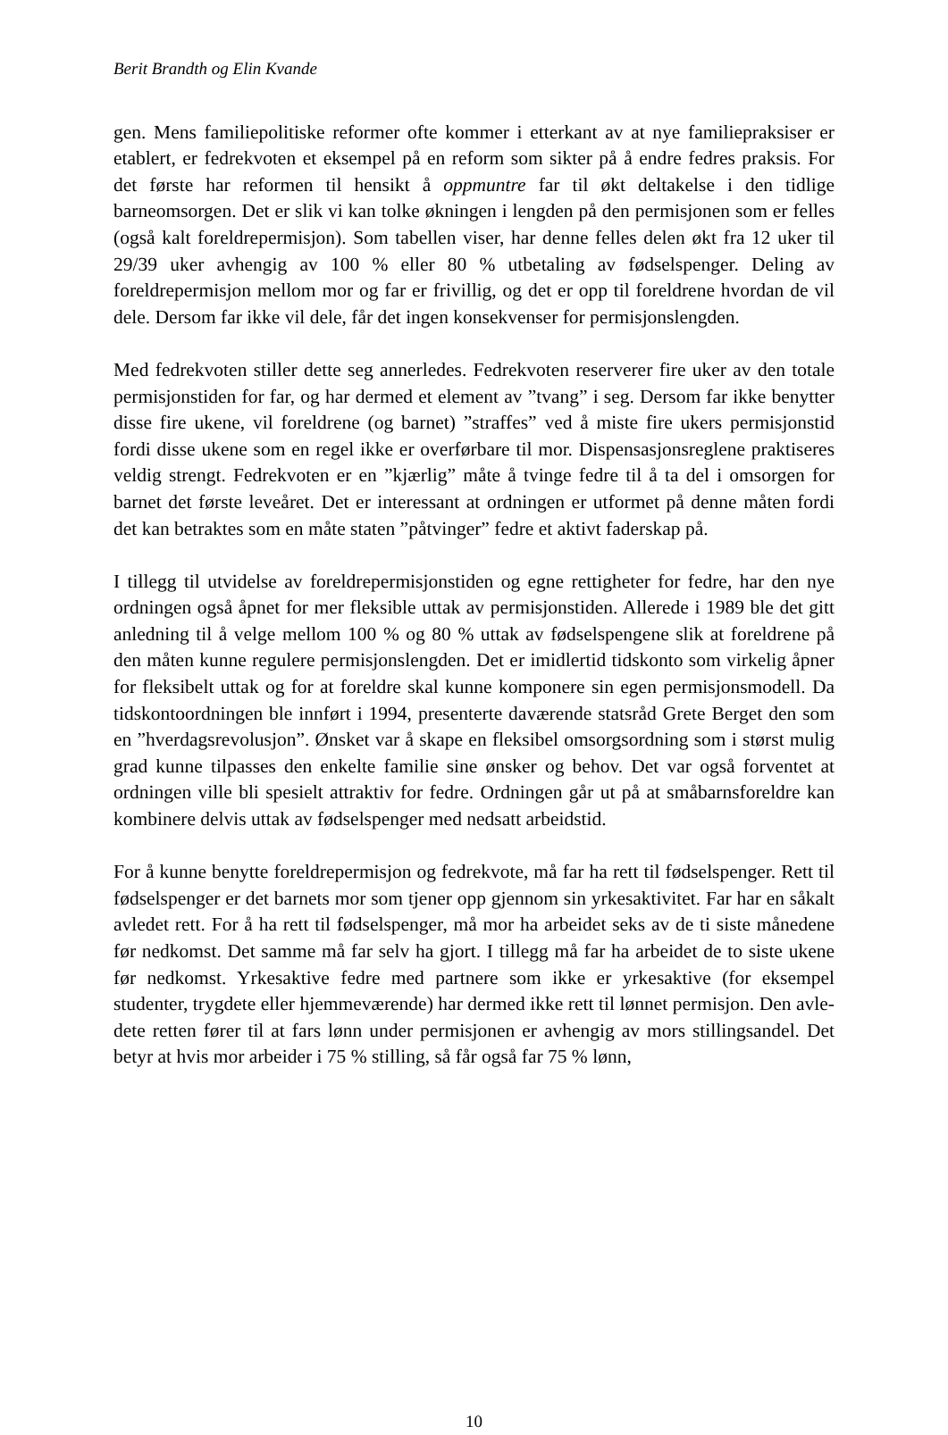Berit Brandth og Elin Kvande
gen. Mens familiepolitiske reformer ofte kommer i etterkant av at nye familie­praksiser er etablert, er fedrekvoten et eksempel på en reform som sikter på å endre fedres praksis. For det første har reformen til hensikt å oppmuntre far til økt deltakelse i den tidlige barneomsorgen. Det er slik vi kan tolke økningen i lengden på den permisjonen som er felles (også kalt foreldrepermisjon). Som tabellen viser, har denne felles delen økt fra 12 uker til 29/39 uker avhengig av 100 % eller 80 % utbetaling av fødselspenger. Deling av foreldrepermisjon mel­lom mor og far er frivillig, og det er opp til foreldrene hvordan de vil dele. Der­som far ikke vil dele, får det ingen konsekvenser for permisjonslengden.
Med fedrekvoten stiller dette seg annerledes. Fedrekvoten reserverer fire uker av den totale permisjonstiden for far, og har dermed et element av ”tvang” i seg. Dersom far ikke benytter disse fire ukene, vil foreldrene (og barnet) ”straffes” ved å miste fire ukers permisjonstid fordi disse ukene som en regel ikke er over­førbare til mor. Dispensasjonsreglene praktiseres veldig strengt. Fedrekvoten er en ”kjærlig” måte å tvinge fedre til å ta del i omsorgen for barnet det første leve­året. Det er interessant at ordningen er utformet på denne måten fordi det kan betraktes som en måte staten ”påtvinger” fedre et aktivt faderskap på.
I tillegg til utvidelse av foreldrepermisjonstiden og egne rettigheter for fedre, har den nye ordningen også åpnet for mer fleksible uttak av permisjonstiden. Alle­rede i 1989 ble det gitt anledning til å velge mellom 100 % og 80 % uttak av fødselspengene slik at foreldrene på den måten kunne regulere permisjonsleng­den. Det er imidlertid tidskonto som virkelig åpner for fleksibelt uttak og for at foreldre skal kunne komponere sin egen permisjonsmodell. Da tidskonto­ordningen ble innført i 1994, presenterte daværende statsråd Grete Berget den som en ”hverdagsrevolusjon”. Ønsket var å skape en fleksibel omsorgsordning som i størst mulig grad kunne tilpasses den enkelte familie sine ønsker og be­hov. Det var også forventet at ordningen ville bli spesielt attraktiv for fedre. Ordningen går ut på at småbarnsforeldre kan kombinere delvis uttak av fødsels­penger med nedsatt arbeidstid.
For å kunne benytte foreldrepermisjon og fedrekvote, må far ha rett til fødsels­penger. Rett til fødselspenger er det barnets mor som tjener opp gjennom sin yrkesaktivitet. Far har en såkalt avledet rett. For å ha rett til fødselspenger, må mor ha arbeidet seks av de ti siste månedene før nedkomst. Det samme må far selv ha gjort. I tillegg må far ha arbeidet de to siste ukene før nedkomst. Yrkes­aktive fedre med partnere som ikke er yrkesaktive (for eksempel studenter, tryg­dete eller hjemmeværende) har dermed ikke rett til lønnet permisjon. Den avle­dete retten fører til at fars lønn under permisjonen er avhengig av mors stillings­andel. Det betyr at hvis mor arbeider i 75 % stilling, så får også far 75 % lønn,
10